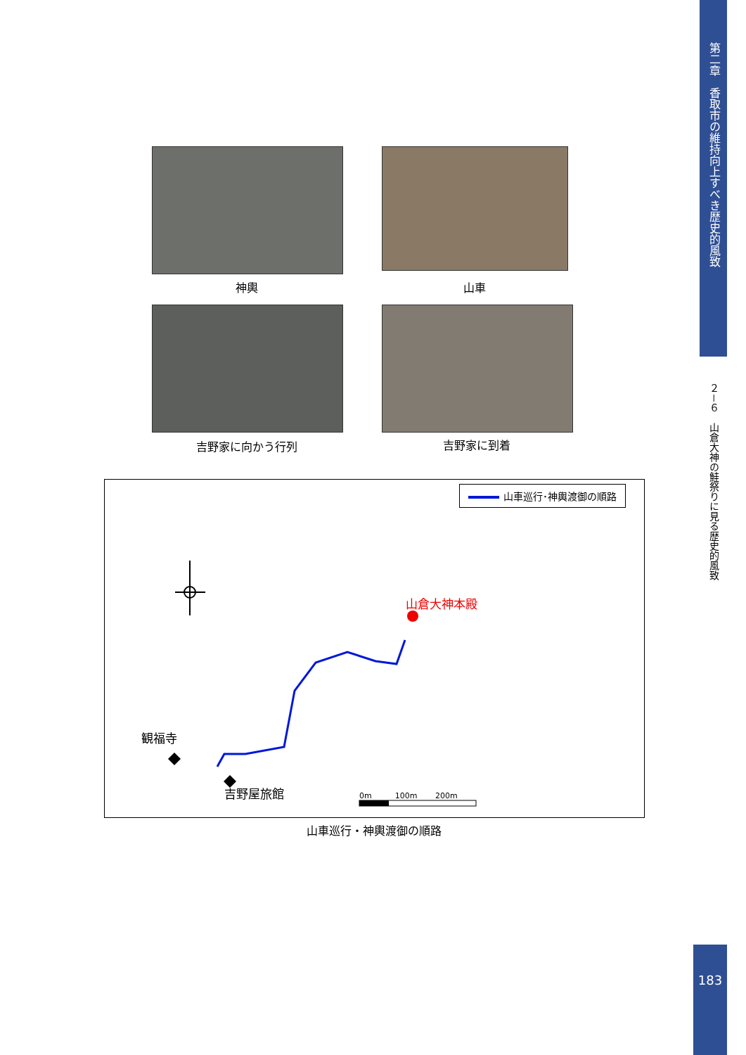第二章　香取市の維持向上すべき歴史的風致
２－６　山倉大神の鮭祭りに見る歴史的風致
神輿 山車
吉野家に向かう行列 吉野家に到着
山車巡行･神輿渡御の順路
山倉大神本殿
観福寺
吉野屋旅館 0m　　　100m　　 200m
山車巡行・神輿渡御の順路
183